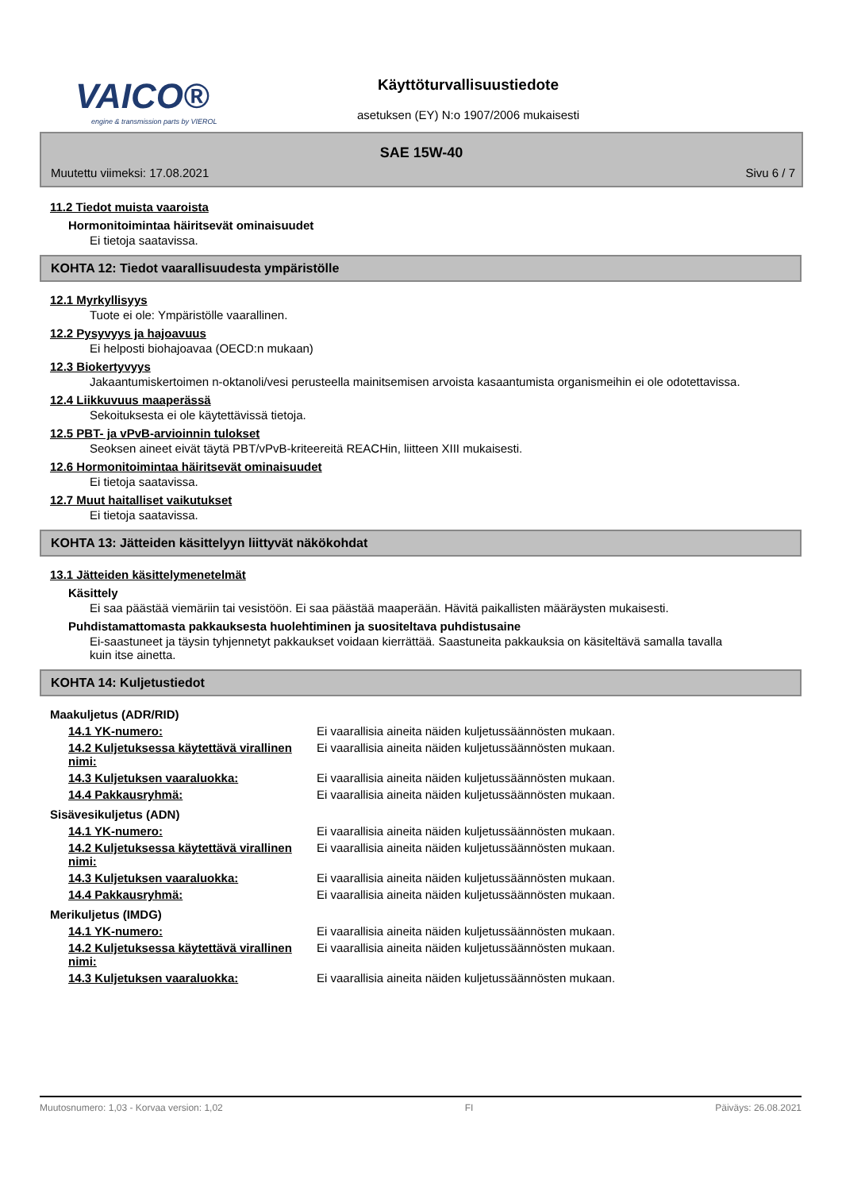VAICO®
engine & transmission parts by VIEROL
Käyttöturvallisuustiedote
asetuksen (EY) N:o 1907/2006 mukaisesti
SAE 15W-40
Muutettu viimeksi: 17.08.2021 Sivu 6 / 7
11.2 Tiedot muista vaaroista
Hormonitoimintaa häiritsevät ominaisuudet
Ei tietoja saatavissa.
KOHTA 12: Tiedot vaarallisuudesta ympäristölle
12.1 Myrkyllisyys
Tuote ei ole: Ympäristölle vaarallinen.
12.2 Pysyvyys ja hajoavuus
Ei helposti biohajoavaa (OECD:n mukaan)
12.3 Biokertyvyys
Jakaantumiskertoimen n-oktanoli/vesi perusteella mainitsemisen arvoista kasaantumista organismeihin ei ole odotettavissa.
12.4 Liikkuvuus maaperässä
Sekoituksesta ei ole käytettävissä tietoja.
12.5 PBT- ja vPvB-arvioinnin tulokset
Seoksen aineet eivät täytä PBT/vPvB-kriteereitä REACHin, liitteen XIII mukaisesti.
12.6 Hormonitoimintaa häiritsevät ominaisuudet
Ei tietoja saatavissa.
12.7 Muut haitalliset vaikutukset
Ei tietoja saatavissa.
KOHTA 13: Jätteiden käsittelyyn liittyvät näkökohdat
13.1 Jätteiden käsittelymenetelmät
Käsittely
Ei saa päästää viemäriin tai vesistöön. Ei saa päästää maaperään. Hävitä paikallisten määräysten mukaisesti.
Puhdistamattomasta pakkauksesta huolehtiminen ja suositeltava puhdistusaine
Ei-saastuneet ja täysin tyhjennetyt pakkaukset voidaan kierrättää. Saastuneita pakkauksia on käsiteltävä samalla tavalla kuin itse ainetta.
KOHTA 14: Kuljetustiedot
Maakuljetus (ADR/RID)
14.1 YK-numero: Ei vaarallisia aineita näiden kuljetussäännösten mukaan.
14.2 Kuljetuksessa käytettävä virallinen nimi:
Ei vaarallisia aineita näiden kuljetussäännösten mukaan.
14.3 Kuljetuksen vaaraluokka: Ei vaarallisia aineita näiden kuljetussäännösten mukaan.
14.4 Pakkausryhmä: Ei vaarallisia aineita näiden kuljetussäännösten mukaan.
Sisävesikuljetus (ADN)
14.1 YK-numero: Ei vaarallisia aineita näiden kuljetussäännösten mukaan.
14.2 Kuljetuksessa käytettävä virallinen nimi:
Ei vaarallisia aineita näiden kuljetussäännösten mukaan.
14.3 Kuljetuksen vaaraluokka: Ei vaarallisia aineita näiden kuljetussäännösten mukaan.
14.4 Pakkausryhmä: Ei vaarallisia aineita näiden kuljetussäännösten mukaan.
Merikuljetus (IMDG)
14.1 YK-numero: Ei vaarallisia aineita näiden kuljetussäännösten mukaan.
14.2 Kuljetuksessa käytettävä virallinen nimi:
Ei vaarallisia aineita näiden kuljetussäännösten mukaan.
14.3 Kuljetuksen vaaraluokka: Ei vaarallisia aineita näiden kuljetussäännösten mukaan.
Muutosnumero: 1,03 - Korvaa version: 1,02 FI Päiväys: 26.08.2021